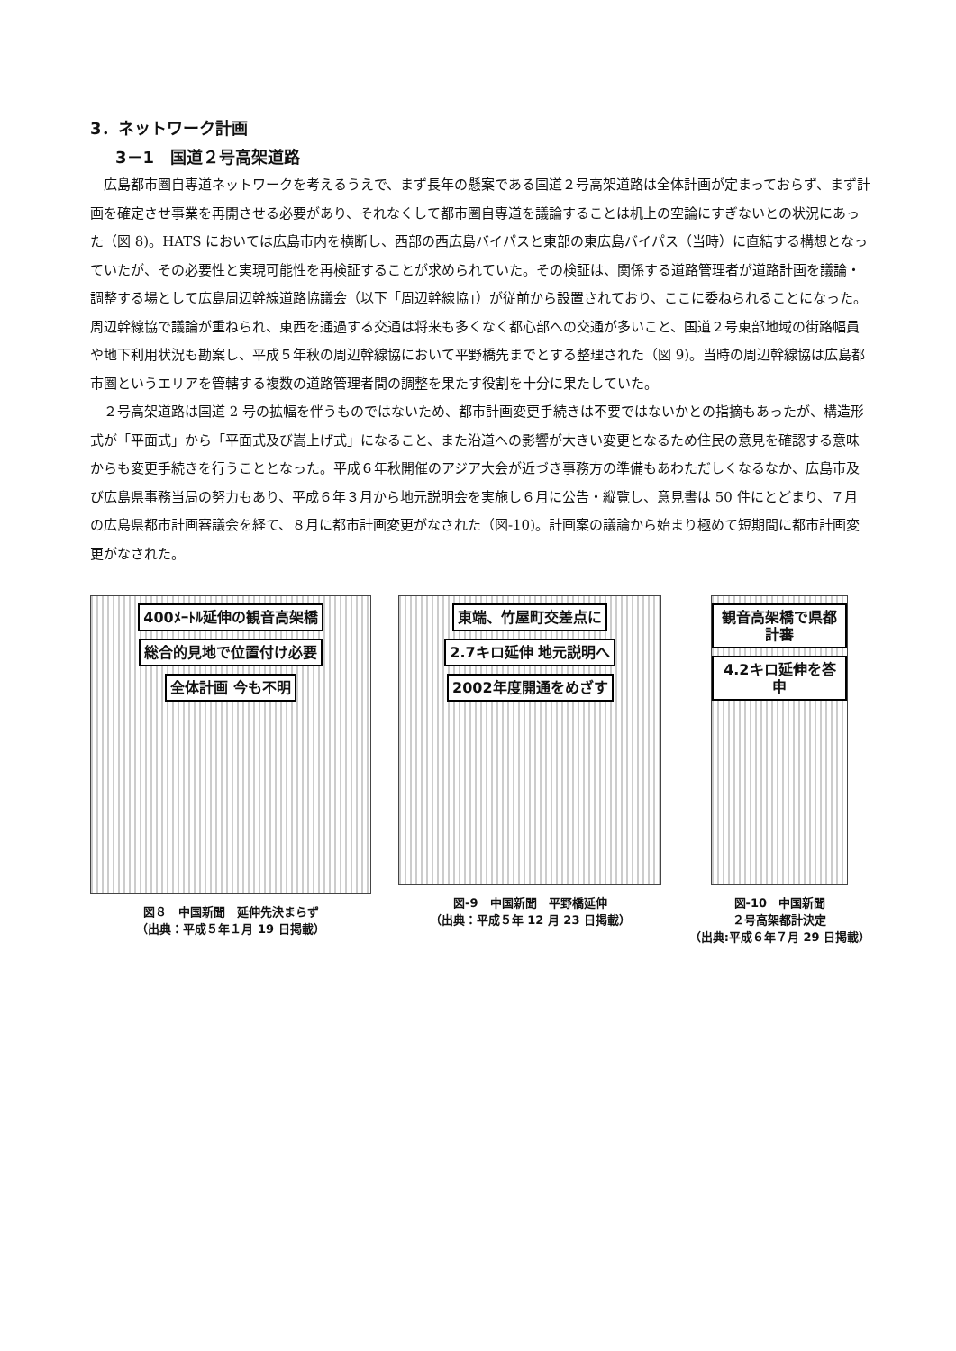3．ネットワーク計画
3－1　国道２号高架道路
広島都市圏自専道ネットワークを考えるうえで、まず長年の懸案である国道２号高架道路は全体計画が定まっておらず、まず計画を確定させ事業を再開させる必要があり、それなくして都市圏自専道を議論することは机上の空論にすぎないとの状況にあった（図 8)。HATS においては広島市内を横断し、西部の西広島バイパスと東部の東広島バイパス（当時）に直結する構想となっていたが、その必要性と実現可能性を再検証することが求められていた。その検証は、関係する道路管理者が道路計画を議論・調整する場として広島周辺幹線道路協議会（以下「周辺幹線協」）が従前から設置されており、ここに委ねられることになった。周辺幹線協で議論が重ねられ、東西を通過する交通は将来も多くなく都心部への交通が多いこと、国道２号東部地域の街路幅員や地下利用状況も勘案し、平成５年秋の周辺幹線協において平野橋先までとする整理された（図 9)。当時の周辺幹線協は広島都市圏というエリアを管轄する複数の道路管理者間の調整を果たす役割を十分に果たしていた。
２号高架道路は国道 2 号の拡幅を伴うものではないため、都市計画変更手続きは不要ではないかとの指摘もあったが、構造形式が「平面式」から「平面式及び嵩上げ式」になること、また沿道への影響が大きい変更となるため住民の意見を確認する意味からも変更手続きを行うこととなった。平成６年秋開催のアジア大会が近づき事務方の準備もあわただしくなるなか、広島市及び広島県事務当局の努力もあり、平成６年３月から地元説明会を実施し６月に公告・縦覧し、意見書は 50 件にとどまり、７月の広島県都市計画審議会を経て、８月に都市計画変更がなされた（図-10)。計画案の議論から始まり極めて短期間に都市計画変更がなされた。
400ﾒｰﾄﾙ延伸の観音高架橋
総合的見地で位置付け必要
全体計画 今も不明
図８　中国新聞　延伸先決まらず
（出典：平成５年１月 19 日掲載）
東端、竹屋町交差点に
2.7キロ延伸 地元説明へ
2002年度開通をめざす
図-9　中国新聞　平野橋延伸
（出典：平成５年 12 月 23 日掲載）
観音高架橋で県都計審
4.2キロ延伸を答申
図-10　中国新聞
２号高架都計決定
（出典:平成６年７月 29 日掲載）